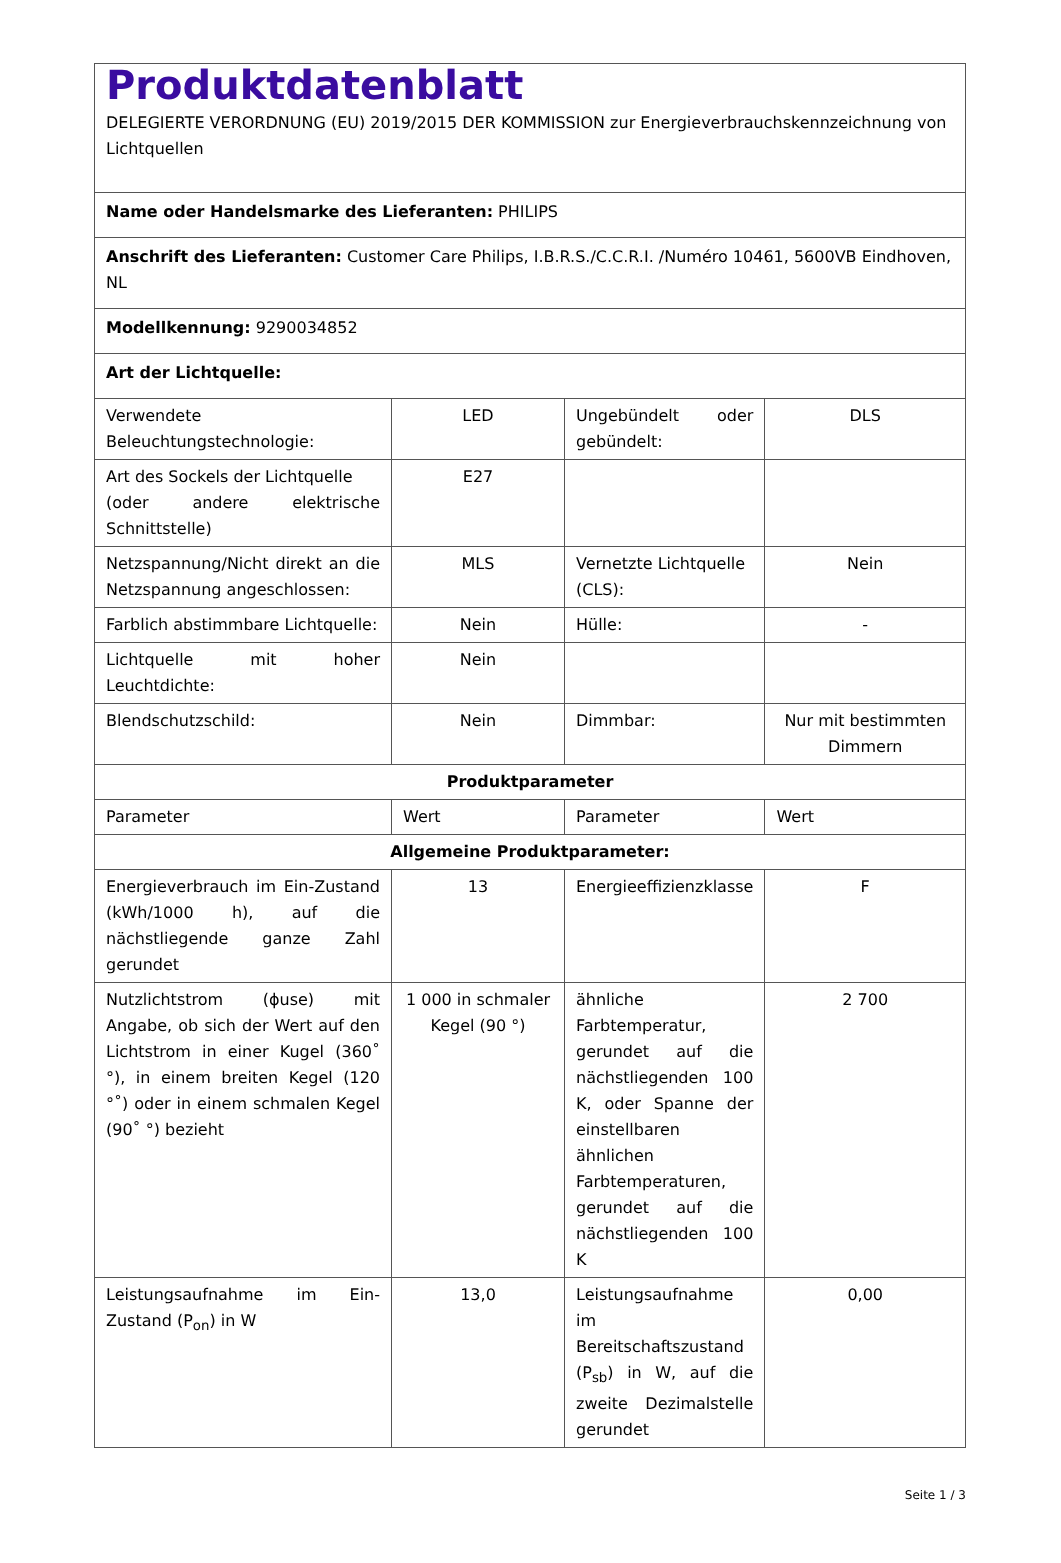| Produktdatenblatt DELEGIERTE VERORDNUNG (EU) 2019/2015 DER KOMMISSION zur Energieverbrauchskennzeichnung von Lichtquellen | | | |
| Name oder Handelsmarke des Lieferanten: PHILIPS | | | |
| Anschrift des Lieferanten: Customer Care Philips, I.B.R.S./C.C.R.I. /Numéro 10461, 5600VB Eindhoven, NL | | | |
| Modellkennung: 9290034852 | | | |
| Art der Lichtquelle: | | | |
| Verwendete Beleuchtungstechnologie: | LED | Ungebündelt oder gebündelt: | DLS |
| Art des Sockels der Lichtquelle (oder andere elektrische Schnittstelle) | E27 | | |
| Netzspannung/Nicht direkt an die Netzspannung angeschlossen: | MLS | Vernetzte Lichtquelle (CLS): | Nein |
| Farblich abstimmbare Lichtquelle: | Nein | Hülle: | - |
| Lichtquelle mit hoher Leuchtdichte: | Nein | | |
| Blendschutzschild: | Nein | Dimmbar: | Nur mit bestimmten Dimmern |
| Produktparameter | | | |
| Parameter | Wert | Parameter | Wert |
| Allgemeine Produktparameter: | | | |
| Energieverbrauch im Ein-Zustand (kWh/1000 h), auf die nächstliegende ganze Zahl gerundet | 13 | Energieeffizienzklasse | F |
| Nutzlichtstrom (ϕuse) mit Angabe, ob sich der Wert auf den Lichtstrom in einer Kugel (360˚ °), in einem breiten Kegel (120 °˚) oder in einem schmalen Kegel (90˚ °) bezieht | 1 000 in schmaler Kegel (90 °) | ähnliche Farbtemperatur, gerundet auf die nächstliegenden 100 K, oder Spanne der einstellbaren ähnlichen Farbtemperaturen, gerundet auf die nächstliegenden 100 K | 2 700 |
| Leistungsaufnahme im Ein-Zustand (P<sub>on</sub>) in W | 13,0 | Leistungsaufnahme im Bereitschaftszustand (P<sub>sb</sub>) in W, auf die zweite Dezimalstelle gerundet | 0,00 |
Seite 1 / 3